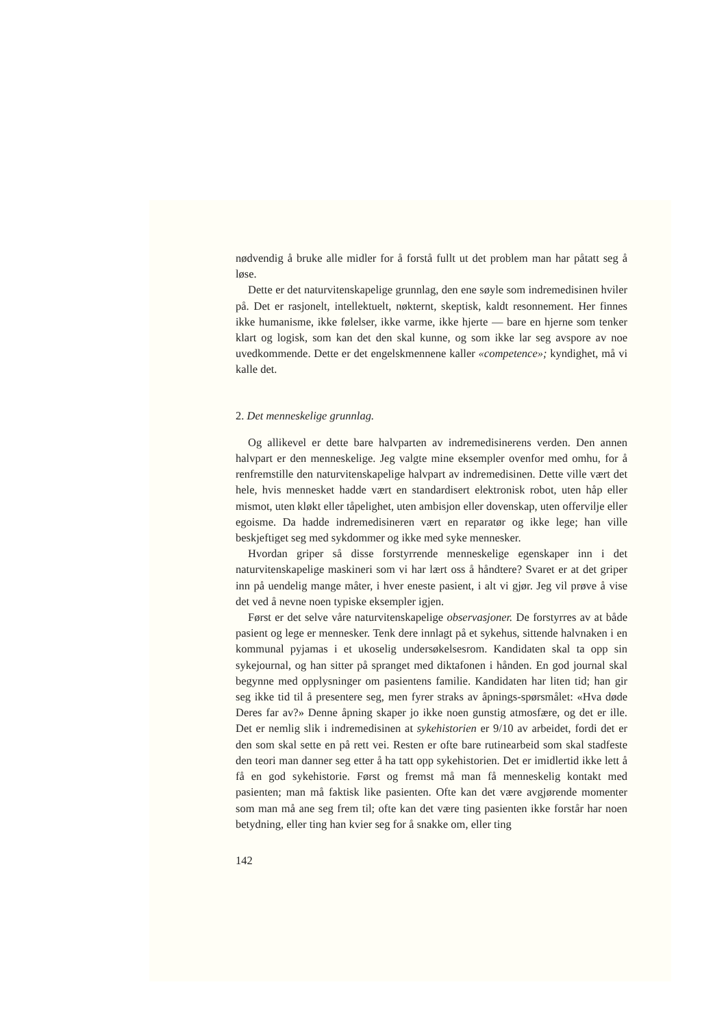nødvendig å bruke alle midler for å forstå fullt ut det problem man har påtatt seg å løse.
Dette er det naturvitenskapelige grunnlag, den ene søyle som indremedisinen hviler på. Det er rasjonelt, intellektuelt, nøkternt, skeptisk, kaldt resonnement. Her finnes ikke humanisme, ikke følelser, ikke varme, ikke hjerte — bare en hjerne som tenker klart og logisk, som kan det den skal kunne, og som ikke lar seg avspore av noe uvedkommende. Dette er det engelskmennene kaller «competence»; kyndighet, må vi kalle det.
2. Det menneskelige grunnlag.
Og allikevel er dette bare halvparten av indremedisinerens verden. Den annen halvpart er den menneskelige. Jeg valgte mine eksempler ovenfor med omhu, for å renfremstille den naturvitenskapelige halvpart av indremedisinen. Dette ville vært det hele, hvis mennesket hadde vært en standardisert elektronisk robot, uten håp eller mismot, uten kløkt eller tåpelighet, uten ambisjon eller dovenskap, uten offervilje eller egoisme. Da hadde indremedisineren vært en reparatør og ikke lege; han ville beskjeftiget seg med sykdommer og ikke med syke mennesker.
Hvordan griper så disse forstyrrende menneskelige egenskaper inn i det naturvitenskapelige maskineri som vi har lært oss å håndtere? Svaret er at det griper inn på uendelig mange måter, i hver eneste pasient, i alt vi gjør. Jeg vil prøve å vise det ved å nevne noen typiske eksempler igjen.
Først er det selve våre naturvitenskapelige observasjoner. De forstyrres av at både pasient og lege er mennesker. Tenk dere innlagt på et sykehus, sittende halvnaken i en kommunal pyjamas i et ukoselig undersøkelsesrom. Kandidaten skal ta opp sin sykejournal, og han sitter på spranget med diktafonen i hånden. En god journal skal begynne med opplysninger om pasientens familie. Kandidaten har liten tid; han gir seg ikke tid til å presentere seg, men fyrer straks av åpnings-spørsmålet: «Hva døde Deres far av?» Denne åpning skaper jo ikke noen gunstig atmosfære, og det er ille. Det er nemlig slik i indremedisinen at sykehistorien er 9/10 av arbeidet, fordi det er den som skal sette en på rett vei. Resten er ofte bare rutinearbeid som skal stadfeste den teori man danner seg etter å ha tatt opp sykehistorien. Det er imidlertid ikke lett å få en god sykehistorie. Først og fremst må man få menneskelig kontakt med pasienten; man må faktisk like pasienten. Ofte kan det være avgjørende momenter som man må ane seg frem til; ofte kan det være ting pasienten ikke forstår har noen betydning, eller ting han kvier seg for å snakke om, eller ting
142